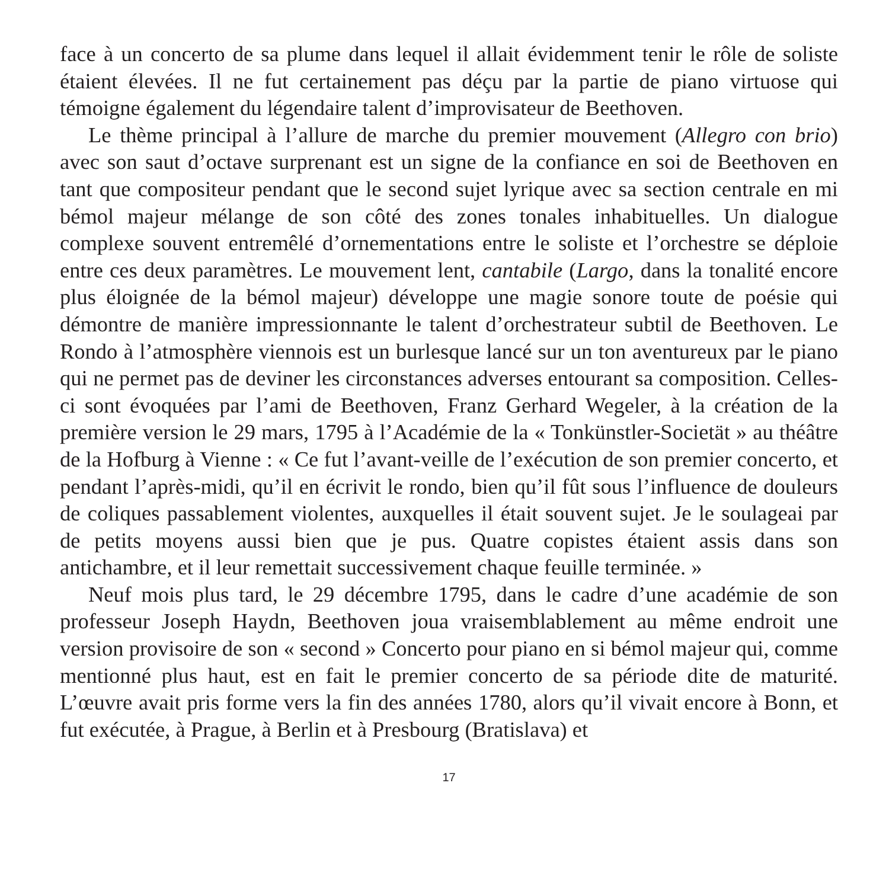face à un concerto de sa plume dans lequel il allait évidemment tenir le rôle de soliste étaient élevées. Il ne fut certainement pas déçu par la partie de piano virtuose qui témoigne également du légendaire talent d’improvisateur de Beethoven.
Le thème principal à l’allure de marche du premier mouvement (Allegro con brio) avec son saut d’octave surprenant est un signe de la confiance en soi de Beethoven en tant que compositeur pendant que le second sujet lyrique avec sa section centrale en mi bémol majeur mélange de son côté des zones tonales inhabituelles. Un dialogue complexe souvent entremêlé d’ornementations entre le soliste et l’orchestre se déploie entre ces deux paramètres. Le mouvement lent, cantabile (Largo, dans la tonalité encore plus éloignée de la bémol majeur) développe une magie sonore toute de poésie qui démontre de manière impressionnante le talent d’orchestrateur subtil de Beethoven. Le Rondo à l’atmosphère viennois est un burlesque lancé sur un ton aventureux par le piano qui ne permet pas de deviner les circonstances adverses entourant sa composition. Celles-ci sont évoquées par l’ami de Beethoven, Franz Gerhard Wegeler, à la création de la première version le 29 mars, 1795 à l’Académie de la « Tonkünstler-Societät » au théâtre de la Hofburg à Vienne : « Ce fut l’avant-veille de l’exécution de son premier concerto, et pendant l’après-midi, qu’il en écrivit le rondo, bien qu’il fût sous l’influence de douleurs de coliques passablement violentes, auxquelles il était souvent sujet. Je le soulageai par de petits moyens aussi bien que je pus. Quatre copistes étaient assis dans son antichambre, et il leur remettait successivement chaque feuille terminée. »
Neuf mois plus tard, le 29 décembre 1795, dans le cadre d’une académie de son professeur Joseph Haydn, Beethoven joua vraisemblablement au même endroit une version provisoire de son « second » Concerto pour piano en si bémol majeur qui, comme mentionné plus haut, est en fait le premier concerto de sa période dite de maturité. L’œuvre avait pris forme vers la fin des années 1780, alors qu’il vivait encore à Bonn, et fut exécutée, à Prague, à Berlin et à Presbourg (Bratislava) et
17